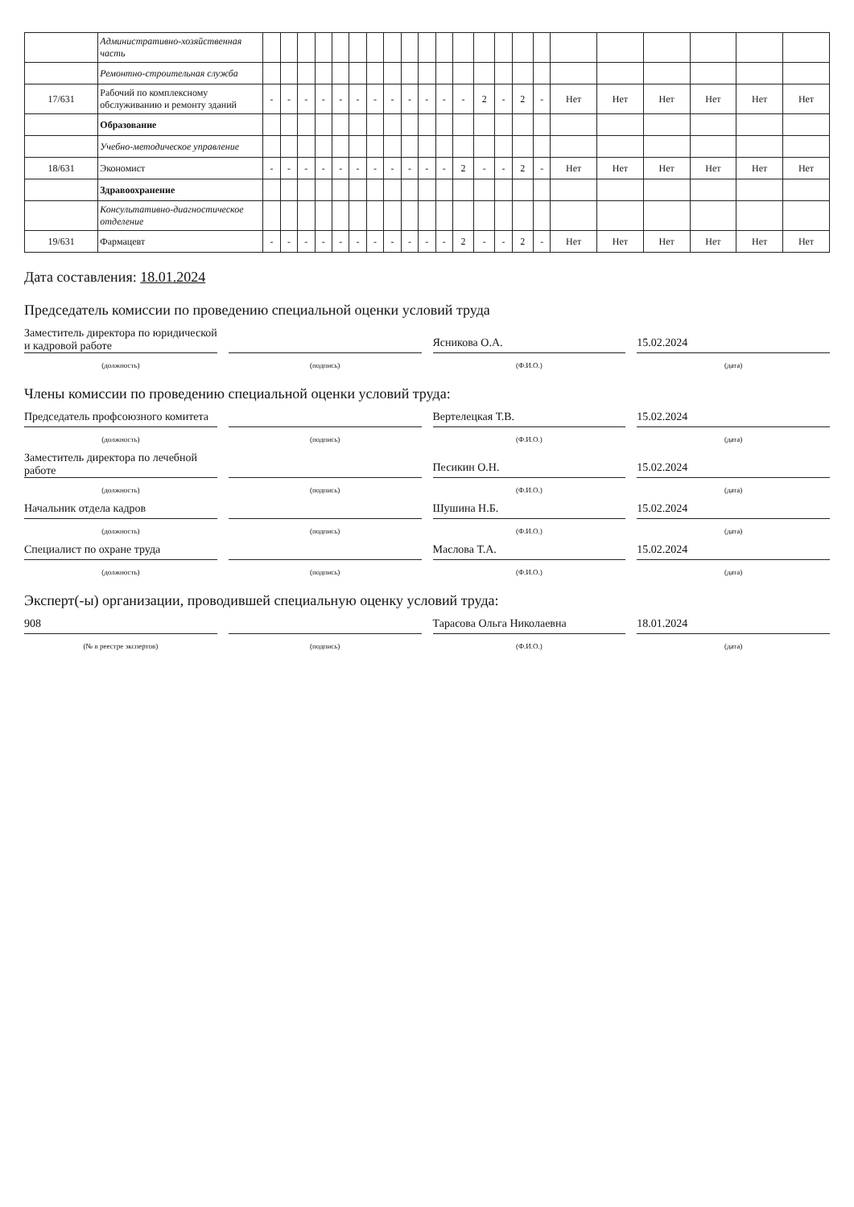| | Административно-хозяйственная часть | | | | | | | | | | | | | | | | | | | | | | |
| | Ремонтно-строительная служба | | | | | | | | | | | | | | | | | | | | | | |
| 17/631 | Рабочий по комплексному обслуживанию и ремонту зданий | - | - | - | - | - | - | - | - | - | - | - | - | 2 | - | 2 | - | Нет | Нет | Нет | Нет | Нет | Нет |
| | Образование | | | | | | | | | | | | | | | | | | | | | | |
| | Учебно-методическое управление | | | | | | | | | | | | | | | | | | | | | | |
| 18/631 | Экономист | - | - | - | - | - | - | - | - | - | - | - | 2 | - | - | 2 | - | Нет | Нет | Нет | Нет | Нет | Нет |
| | Здравоохранение | | | | | | | | | | | | | | | | | | | | | | |
| | Консультативно-диагностическое отделение | | | | | | | | | | | | | | | | | | | | | | |
| 19/631 | Фармацевт | - | - | - | - | - | - | - | - | - | - | - | 2 | - | - | 2 | - | Нет | Нет | Нет | Нет | Нет | Нет |
Дата составления: 18.01.2024
Председатель комиссии по проведению специальной оценки условий труда
Заместитель директора по юридической и кадровой работе
Ясникова О.А.
15.02.2024
(должность) (подпись) (Ф.И.О.) (дата)
Члены комиссии по проведению специальной оценки условий труда:
Председатель профсоюзного комитета
Вертелецкая Т.В.
15.02.2024
(должность) (подпись) (Ф.И.О.) (дата)
Заместитель директора по лечебной работе
Песикин О.Н.
15.02.2024
(должность) (подпись) (Ф.И.О.) (дата)
Начальник отдела кадров
Шушина Н.Б.
15.02.2024
(должность) (подпись) (Ф.И.О.) (дата)
Специалист по охране труда
Маслова Т.А.
15.02.2024
(должность) (подпись) (Ф.И.О.) (дата)
Эксперт(-ы) организации, проводившей специальную оценку условий труда:
908
Тарасова Ольга Николаевна
18.01.2024
(№ в реестре экспертов) (подпись) (Ф.И.О.) (дата)